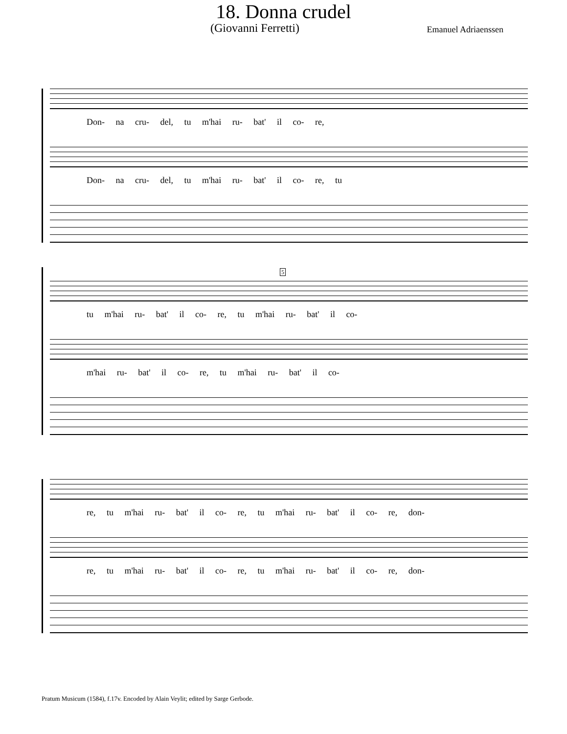18. Donna crudel
(Giovanni Ferretti) Emanuel Adriaenssen
Don- na cru- del, tu m'hai ru- bat' il co- re,
Don- na cru- del, tu m'hai ru- bat' il co- re, tu
5
tu m'hai ru- bat' il co- re, tu m'hai ru- bat' il co-
m'hai ru- bat' il co- re, tu m'hai ru- bat' il co-
re, tu m'hai ru- bat' il co- re, tu m'hai ru- bat' il co- re, don-
re, tu m'hai ru- bat' il co- re, tu m'hai ru- bat' il co- re, don-
Pratum Musicum (1584), f.17v. Encoded by Alain Veylit; edited by Sarge Gerbode.